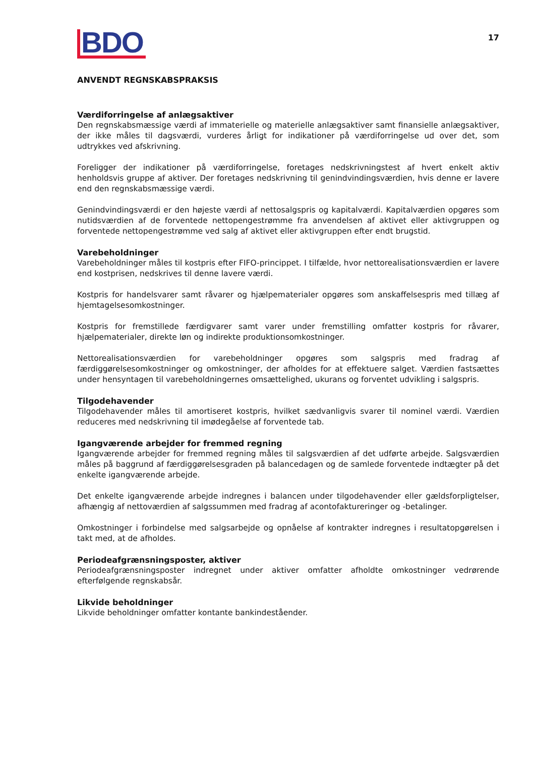BDO
17
ANVENDT REGNSKABSPRAKSIS
Værdiforringelse af anlægsaktiver
Den regnskabsmæssige værdi af immaterielle og materielle anlægsaktiver samt finansielle anlægsaktiver, der ikke måles til dagsværdi, vurderes årligt for indikationer på værdiforringelse ud over det, som udtrykkes ved afskrivning.
Foreligger der indikationer på værdiforringelse, foretages nedskrivningstest af hvert enkelt aktiv henholdsvis gruppe af aktiver. Der foretages nedskrivning til genindvindingsværdien, hvis denne er lavere end den regnskabsmæssige værdi.
Genindvindingsværdi er den højeste værdi af nettosalgspris og kapitalværdi. Kapitalværdien opgøres som nutidsværdien af de forventede nettopengestrømme fra anvendelsen af aktivet eller aktivgruppen og forventede nettopengestrømme ved salg af aktivet eller aktivgruppen efter endt brugstid.
Varebeholdninger
Varebeholdninger måles til kostpris efter FIFO-princippet. I tilfælde, hvor nettorealisationsværdien er lavere end kostprisen, nedskrives til denne lavere værdi.
Kostpris for handelsvarer samt råvarer og hjælpematerialer opgøres som anskaffelsespris med tillæg af hjemtagelsesomkostninger.
Kostpris for fremstillede færdigvarer samt varer under fremstilling omfatter kostpris for råvarer, hjælpematerialer, direkte løn og indirekte produktionsomkostninger.
Nettorealisationsværdien for varebeholdninger opgøres som salgspris med fradrag af færdiggørelsesomkostninger og omkostninger, der afholdes for at effektuere salget. Værdien fastsættes under hensyntagen til varebeholdningernes omsættelighed, ukurans og forventet udvikling i salgspris.
Tilgodehavender
Tilgodehavender måles til amortiseret kostpris, hvilket sædvanligvis svarer til nominel værdi. Værdien reduceres med nedskrivning til imødegåelse af forventede tab.
Igangværende arbejder for fremmed regning
Igangværende arbejder for fremmed regning måles til salgsværdien af det udførte arbejde. Salgsværdien måles på baggrund af færdiggørelsesgraden på balancedagen og de samlede forventede indtægter på det enkelte igangværende arbejde.
Det enkelte igangværende arbejde indregnes i balancen under tilgodehavender eller gældsforpligtelser, afhængig af nettoværdien af salgssummen med fradrag af acontofaktureringer og -betalinger.
Omkostninger i forbindelse med salgsarbejde og opnåelse af kontrakter indregnes i resultatopgørelsen i takt med, at de afholdes.
Periodeafgrænsningsposter, aktiver
Periodeafgrænsningsposter indregnet under aktiver omfatter afholdte omkostninger vedrørende efterfølgende regnskabsår.
Likvide beholdninger
Likvide beholdninger omfatter kontante bankindeståender.